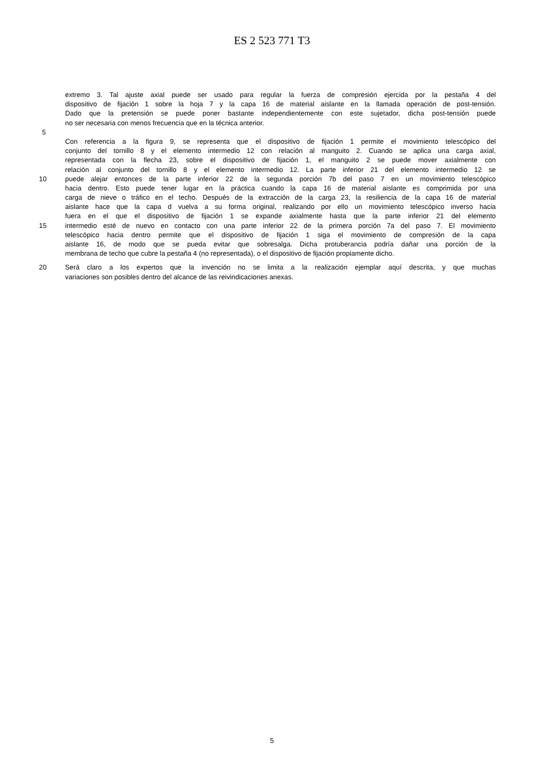ES 2 523 771 T3
extremo 3. Tal ajuste axial puede ser usado para regular la fuerza de compresión ejercida por la pestaña 4 del
dispositivo de fijación 1 sobre la hoja 7 y la capa 16 de material aislante en la llamada operación de post-tensión.
Dado que la pretensión se puede poner bastante independientemente con este sujetador, dicha post-tensión puede
no ser necesaria con menos frecuencia que en la técnica anterior.
5
Con referencia a la figura 9, se representa que el dispositivo de fijación 1 permite el movimiento telescópico del
conjunto del tornillo 8 y el elemento intermedio 12 con relación al manguito 2. Cuando se aplica una carga axial,
representada con la flecha 23, sobre el dispositivo de fijación 1, el manguito 2 se puede mover axialmente con
relación al conjunto del tornillo 8 y el elemento intermedio 12. La parte inferior 21 del elemento intermedio 12 se
10 puede alejar entonces de la parte inferior 22 de la segunda porción 7b del paso 7 en un movimiento telescópico
hacia dentro. Esto puede tener lugar en la práctica cuando la capa 16 de material aislante es comprimida por una
carga de nieve o tráfico en el techo. Después de la extracción de la carga 23, la resiliencia de la capa 16 de material
aislante hace que la capa d vuelva a su forma original, realizando por ello un movimiento telescópico inverso hacia
fuera en el que el dispositivo de fijación 1 se expande axialmente hasta que la parte inferior 21 del elemento
15 intermedio esté de nuevo en contacto con una parte inferior 22 de la primera porción 7a del paso 7. El movimiento
telescópico hacia dentro permite que el dispositivo de fijación 1 siga el movimiento de compresión de la capa
aislante 16, de modo que se pueda evitar que sobresalga. Dicha protuberancia podría dañar una porción de la
membrana de techo que cubre la pestaña 4 (no representada), o el dispositivo de fijación propiamente dicho.
20 Será claro a los expertos que la invención no se limita a la realización ejemplar aquí descrita, y que muchas
variaciones son posibles dentro del alcance de las reivindicaciones anexas.
5